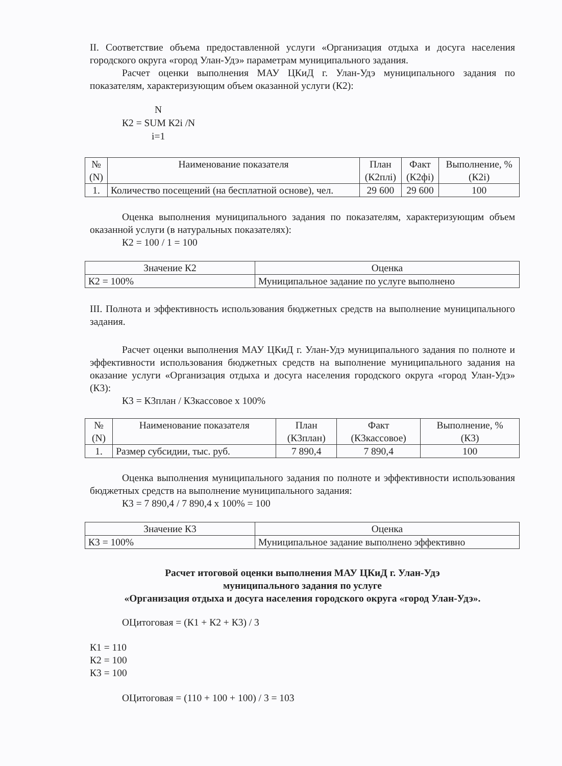II. Соответствие объема предоставленной услуги «Организация отдыха и досуга населения городского округа «город Улан-Удэ» параметрам муниципального задания.
Расчет оценки выполнения МАУ ЦКиД г. Улан-Удэ муниципального задания по показателям, характеризующим объем оказанной услуги (К2):
N
К2 = SUM К2i /N
i=1
| № (N) | Наименование показателя | План (К2плi) | Факт (К2фi) | Выполнение, % (К2i) |
| --- | --- | --- | --- | --- |
| 1. | Количество посещений (на бесплатной основе), чел. | 29 600 | 29 600 | 100 |
Оценка выполнения муниципального задания по показателям, характеризующим объем оказанной услуги (в натуральных показателях):
К2 = 100 / 1 = 100
| Значение К2 | Оценка |
| К2 = 100% | Муниципальное задание по услуге выполнено |
III. Полнота и эффективность использования бюджетных средств на выполнение муниципального задания.
Расчет оценки выполнения МАУ ЦКиД г. Улан-Удэ муниципального задания по полноте и эффективности использования бюджетных средств на выполнение муниципального задания на оказание услуги «Организация отдыха и досуга населения городского округа «город Улан-Удэ» (К3):
К3 = К3план / К3кассовое х 100%
| № (N) | Наименование показателя | План (К3план) | Факт (К3кассовое) | Выполнение, % (К3) |
| --- | --- | --- | --- | --- |
| 1. | Размер субсидии, тыс. руб. | 7 890,4 | 7 890,4 | 100 |
Оценка выполнения муниципального задания по полноте и эффективности использования бюджетных средств на выполнение муниципального задания:
К3 = 7 890,4 / 7 890,4 х 100% = 100
| Значение К3 | Оценка |
| К3 = 100% | Муниципальное задание выполнено эффективно |
Расчет итоговой оценки выполнения МАУ ЦКиД г. Улан-Удэ
муниципального задания по услуге
«Организация отдыха и досуга населения городского округа «город Улан-Удэ».
ОЦитоговая = (К1 + К2 + К3) / 3
К1 = 110
К2 = 100
К3 = 100
ОЦитоговая = (110 + 100 + 100) / 3 = 103